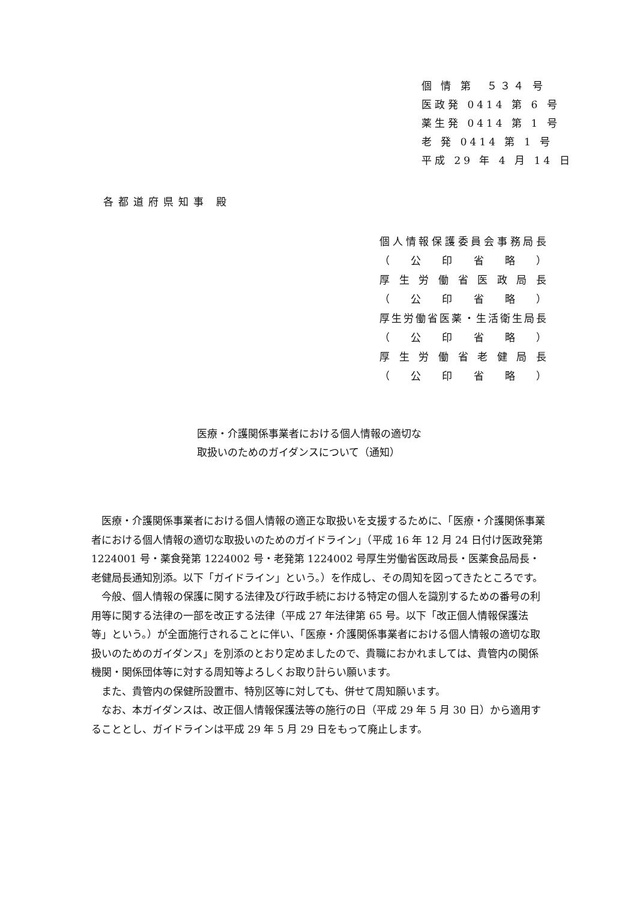個 情 第　５３４ 号
医政発 0414 第 6 号
薬生発 0414 第 1 号
老 発 0414 第 1 号
平成 29 年 4 月 14 日
各都道府県知事 殿
個人情報保護委員会事務局長
（ 公 印 省 略 ）
厚生労働省医政局長
（ 公 印 省 略 ）
厚生労働省医薬・生活衛生局長
（ 公 印 省 略 ）
厚生労働省老健局長
（ 公 印 省 略 ）
医療・介護関係事業者における個人情報の適切な
取扱いのためのガイダンスについて（通知）
医療・介護関係事業者における個人情報の適正な取扱いを支援するために、「医療・介護関係事業者における個人情報の適切な取扱いのためのガイドライン」（平成 16 年 12 月 24 日付け医政発第 1224001 号・薬食発第 1224002 号・老発第 1224002 号厚生労働省医政局長・医薬食品局長・老健局長通知別添。以下「ガイドライン」という。）を作成し、その周知を図ってきたところです。
今般、個人情報の保護に関する法律及び行政手続における特定の個人を識別するための番号の利用等に関する法律の一部を改正する法律（平成 27 年法律第 65 号。以下「改正個人情報保護法等」という。）が全面施行されることに伴い、「医療・介護関係事業者における個人情報の適切な取扱いのためのガイダンス」を別添のとおり定めましたので、貴職におかれましては、貴管内の関係機関・関係団体等に対する周知等よろしくお取り計らい願います。
また、貴管内の保健所設置市、特別区等に対しても、併せて周知願います。
なお、本ガイダンスは、改正個人情報保護法等の施行の日（平成 29 年 5 月 30 日）から適用することとし、ガイドラインは平成 29 年 5 月 29 日をもって廃止します。